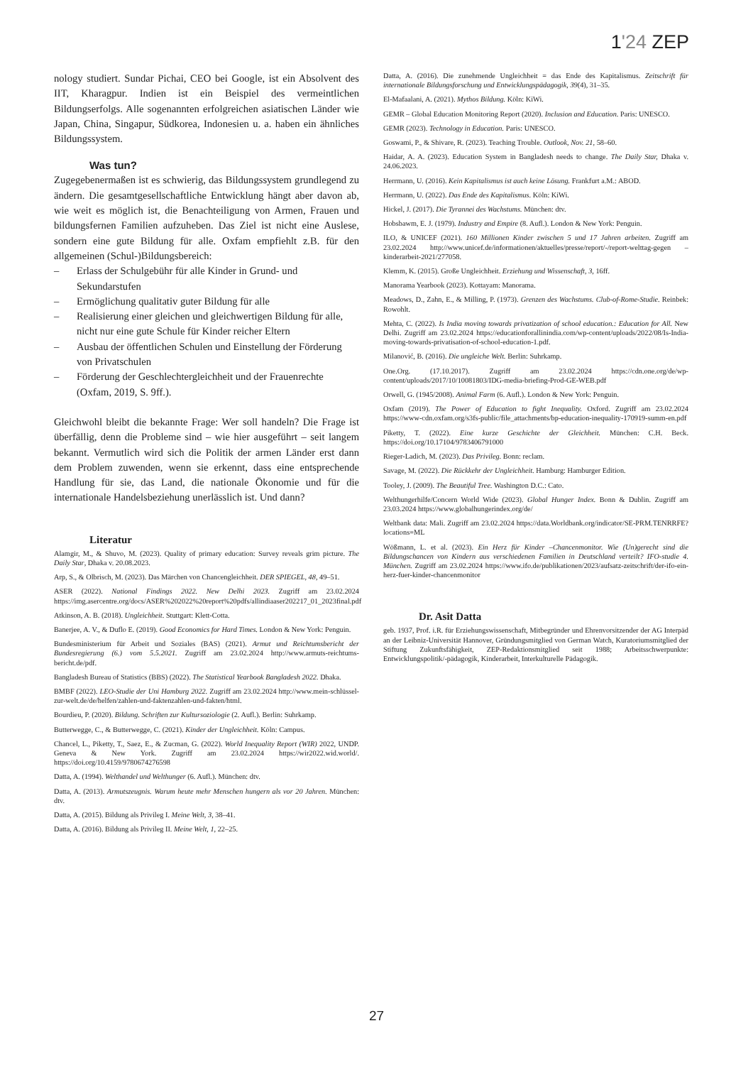1'24 ZEP
nology studiert. Sundar Pichai, CEO bei Google, ist ein Absolvent des IIT, Kharagpur. Indien ist ein Beispiel des vermeintlichen Bildungserfolgs. Alle sogenannten erfolgreichen asiatischen Länder wie Japan, China, Singapur, Südkorea, Indonesien u. a. haben ein ähnliches Bildungssystem.
Was tun?
Zugegebenermaßen ist es schwierig, das Bildungssystem grundlegend zu ändern. Die gesamtgesellschaftliche Entwicklung hängt aber davon ab, wie weit es möglich ist, die Benachteiligung von Armen, Frauen und bildungsfernen Familien aufzuheben. Das Ziel ist nicht eine Auslese, sondern eine gute Bildung für alle. Oxfam empfiehlt z.B. für den allgemeinen (Schul-)Bildungsbereich:
– Erlass der Schulgebühr für alle Kinder in Grund- und Sekundarstufen
– Ermöglichung qualitativ guter Bildung für alle
– Realisierung einer gleichen und gleichwertigen Bildung für alle, nicht nur eine gute Schule für Kinder reicher Eltern
– Ausbau der öffentlichen Schulen und Einstellung der Förderung von Privatschulen
– Förderung der Geschlechtergleichheit und der Frauenrechte (Oxfam, 2019, S. 9ff.).
Gleichwohl bleibt die bekannte Frage: Wer soll handeln? Die Frage ist überfällig, denn die Probleme sind – wie hier ausgeführt – seit langem bekannt. Vermutlich wird sich die Politik der armen Länder erst dann dem Problem zuwenden, wenn sie erkennt, dass eine entsprechende Handlung für sie, das Land, die nationale Ökonomie und für die internationale Handelsbeziehung unerlässlich ist. Und dann?
Literatur
Alamgir, M., & Shuvo, M. (2023). Quality of primary education: Survey reveals grim picture. The Daily Star, Dhaka v. 20.08.2023.
Arp, S., & Olbrisch, M. (2023). Das Märchen von Chancengleichheit. DER SPIEGEL, 48, 49–51.
ASER (2022). National Findings 2022. New Delhi 2023. Zugriff am 23.02.2024 https://img.asercentre.org/docs/ASER%202022%20report%20pdfs/allindiaaser202217_01_2023final.pdf
Atkinson, A. B. (2018). Ungleichheit. Stuttgart: Klett-Cotta.
Banerjee, A. V., & Duflo E. (2019). Good Economics for Hard Times. London & New York: Penguin.
Bundesministerium für Arbeit und Soziales (BAS) (2021). Armut und Reichtumsbericht der Bundesregierung (6.) vom 5.5.2021. Zugriff am 23.02.2024 http://www.armuts-reichtums-bericht.de/pdf.
Bangladesh Bureau of Statistics (BBS) (2022). The Statistical Yearbook Bangladesh 2022. Dhaka.
BMBF (2022). LEO-Studie der Uni Hamburg 2022. Zugriff am 23.02.2024 http://www.mein-schlüssel-zur-welt.de/de/helfen/zahlen-und-faktenzahlen-und-fakten/html.
Bourdieu, P. (2020). Bildung. Schriften zur Kultursoziologie (2. Aufl.). Berlin: Suhrkamp.
Butterwegge, C., & Butterwegge, C. (2021). Kinder der Ungleichheit. Köln: Campus.
Chancel, L., Piketty, T., Saez, E., & Zucman, G. (2022). World Inequality Report (WIR) 2022, UNDP. Geneva & New York. Zugriff am 23.02.2024 https://wir2022.wid.world/. https://doi.org/10.4159/9780674276598
Datta, A. (1994). Welthandel und Welthunger (6. Aufl.). München: dtv.
Datta, A. (2013). Armutszeugnis. Warum heute mehr Menschen hungern als vor 20 Jahren. München: dtv.
Datta, A. (2015). Bildung als Privileg I. Meine Welt, 3, 38–41.
Datta, A. (2016). Bildung als Privileg II. Meine Welt, 1, 22–25.
Datta, A. (2016). Die zunehmende Ungleichheit = das Ende des Kapitalismus. Zeitschrift für internationale Bildungsforschung und Entwicklungspädagogik, 39(4), 31–35.
El-Mafaalani, A. (2021). Mythos Bildung. Köln: KiWi.
GEMR – Global Education Monitoring Report (2020). Inclusion and Education. Paris: UNESCO.
GEMR (2023). Technology in Education. Paris: UNESCO.
Goswami, P., & Shivare, R. (2023). Teaching Trouble. Outlook, Nov. 21, 58–60.
Haidar, A. A. (2023). Education System in Bangladesh needs to change. The Daily Star, Dhaka v. 24.06.2023.
Herrmann, U. (2016). Kein Kapitalismus ist auch keine Lösung. Frankfurt a.M.: ABOD.
Herrmann, U. (2022). Das Ende des Kapitalismus. Köln: KiWi.
Hickel, J. (2017). Die Tyrannei des Wachstums. München: dtv.
Hobsbawm, E. J. (1979). Industry and Empire (8. Aufl.). London & New York: Penguin.
ILO, & UNICEF (2021). 160 Millionen Kinder zwischen 5 und 17 Jahren arbeiten. Zugriff am 23.02.2024 http://www.unicef.de/informationen/aktuelles/presse/report/-/report-welttag-gegen – kinderarbeit-2021/277058.
Klemm, K. (2015). Große Ungleichheit. Erziehung und Wissenschaft, 3, 16ff.
Manorama Yearbook (2023). Kottayam: Manorama.
Meadows, D., Zahn, E., & Milling, P. (1973). Grenzen des Wachstums. Club-of-Rome-Studie. Reinbek: Rowohlt.
Mehta, C. (2022). Is India moving towards privatization of school education.: Education for All. New Delhi. Zugriff am 23.02.2024 https://educationforallinindia.com/wp-content/uploads/2022/08/Is-India-moving-towards-privatisation-of-school-education-1.pdf.
Milanović, B. (2016). Die ungleiche Welt. Berlin: Suhrkamp.
One.Org. (17.10.2017). Zugriff am 23.02.2024 https://cdn.one.org/de/wp-content/uploads/2017/10/10081803/IDG-media-briefing-Prod-GE-WEB.pdf
Orwell, G. (1945/2008). Animal Farm (6. Aufl.). London & New York: Penguin.
Oxfam (2019). The Power of Education to fight Inequality. Oxford. Zugriff am 23.02.2024 https://www-cdn.oxfam.org/s3fs-public/file_attachments/bp-education-inequality-170919-summ-en.pdf
Piketty, T. (2022). Eine kurze Geschichte der Gleichheit. München: C.H. Beck. https://doi.org/10.17104/9783406791000
Rieger-Ladich, M. (2023). Das Privileg. Bonn: reclam.
Savage, M. (2022). Die Rückkehr der Ungleichheit. Hamburg: Hamburger Edition.
Tooley, J. (2009). The Beautiful Tree. Washington D.C.: Cato.
Welthungerhilfe/Concern World Wide (2023). Global Hunger Index. Bonn & Dublin. Zugriff am 23.03.2024 https://www.globalhungerindex.org/de/
Weltbank data: Mali. Zugriff am 23.02.2024 https://data.Worldbank.org/indicator/SE-PRM.TENRRFE?locations=ML
Wößmann, L. et al. (2023). Ein Herz für Kinder –Chancenmonitor. Wie (Un)gerecht sind die Bildungschancen von Kindern aus verschiedenen Familien in Deutschland verteilt? IFO-studie 4. München. Zugriff am 23.02.2024 https://www.ifo.de/publikationen/2023/aufsatz-zeitschrift/der-ifo-ein-herz-fuer-kinder-chancenmonitor
Dr. Asit Datta
geb. 1937, Prof. i.R. für Erziehungswissenschaft, Mitbegründer und Ehrenvorsitzender der AG Interpäd an der Leibniz-Universität Hannover, Gründungsmitglied von German Watch, Kuratoriumsmitglied der Stiftung Zukunftsfähigkeit, ZEP-Redaktionsmitglied seit 1988; Arbeitsschwerpunkte: Entwicklungspolitik/-pädagogik, Kinderarbeit, Interkulturelle Pädagogik.
27